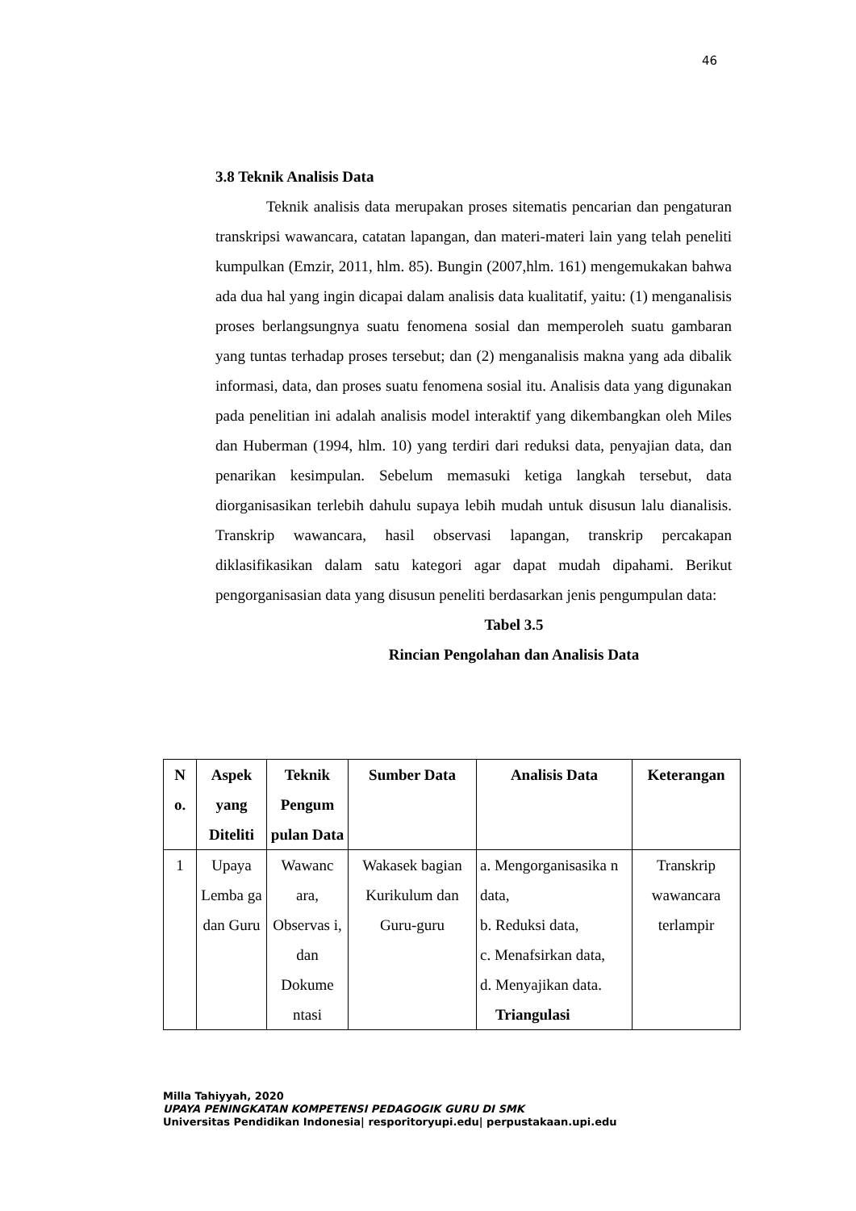46
3.8 Teknik Analisis Data
Teknik analisis data merupakan proses sitematis pencarian dan pengaturan transkripsi wawancara, catatan lapangan, dan materi-materi lain yang telah peneliti kumpulkan (Emzir, 2011, hlm. 85). Bungin (2007,hlm. 161) mengemukakan bahwa ada dua hal yang ingin dicapai dalam analisis data kualitatif, yaitu: (1) menganalisis proses berlangsungnya suatu fenomena sosial dan memperoleh suatu gambaran yang tuntas terhadap proses tersebut; dan (2) menganalisis makna yang ada dibalik informasi, data, dan proses suatu fenomena sosial itu. Analisis data yang digunakan pada penelitian ini adalah analisis model interaktif yang dikembangkan oleh Miles dan Huberman (1994, hlm. 10) yang terdiri dari reduksi data, penyajian data, dan penarikan kesimpulan. Sebelum memasuki ketiga langkah tersebut, data diorganisasikan terlebih dahulu supaya lebih mudah untuk disusun lalu dianalisis. Transkrip wawancara, hasil observasi lapangan, transkrip percakapan diklasifikasikan dalam satu kategori agar dapat mudah dipahami. Berikut pengorganisasian data yang disusun peneliti berdasarkan jenis pengumpulan data:
Tabel 3.5
Rincian Pengolahan dan Analisis Data
| N o. | Aspek yang Diteliti | Teknik Pengum pulan Data | Sumber Data | Analisis Data | Keterangan |
| --- | --- | --- | --- | --- | --- |
| 1 | Upaya Lemba ga dan Guru | Wawanc ara, Observas i, dan Dokume ntasi | Wakasek bagian Kurikulum dan Guru-guru | a. Mengorganisasika n data, b. Reduksi data, c. Menafsirkan data, d. Menyajikan data. Triangulasi | Transkrip wawancara terlampir |
Milla Tahiyyah, 2020
UPAYA PENINGKATAN KOMPETENSI PEDAGOGIK GURU DI SMK
Universitas Pendidikan Indonesia| resporitoryupi.edu| perpustakaan.upi.edu